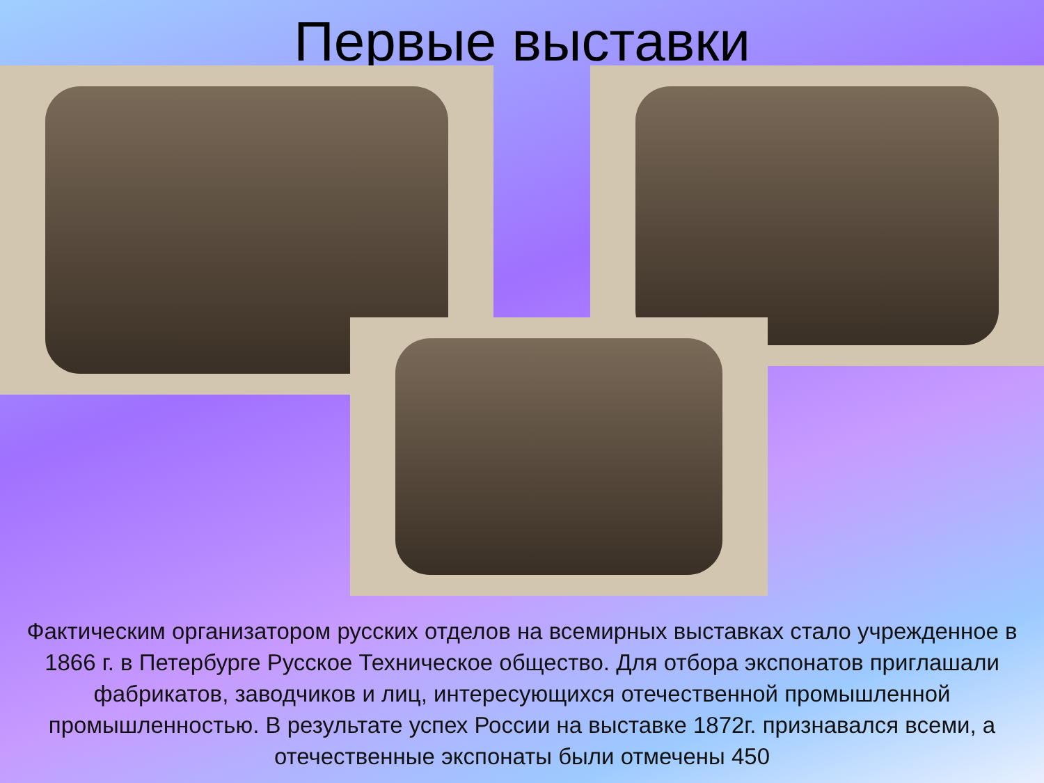Первые выставки
Фактическим организатором русских отделов на всемирных выставках стало учрежденное в 1866 г. в Петербурге Русское Техническое общество. Для отбора экспонатов приглашали фабрикатов, заводчиков и лиц, интересующихся отечественной промышленной промышленностью. В результате успех России на выставке 1872г. признавался всеми, а отечественные экспонаты были отмечены 450